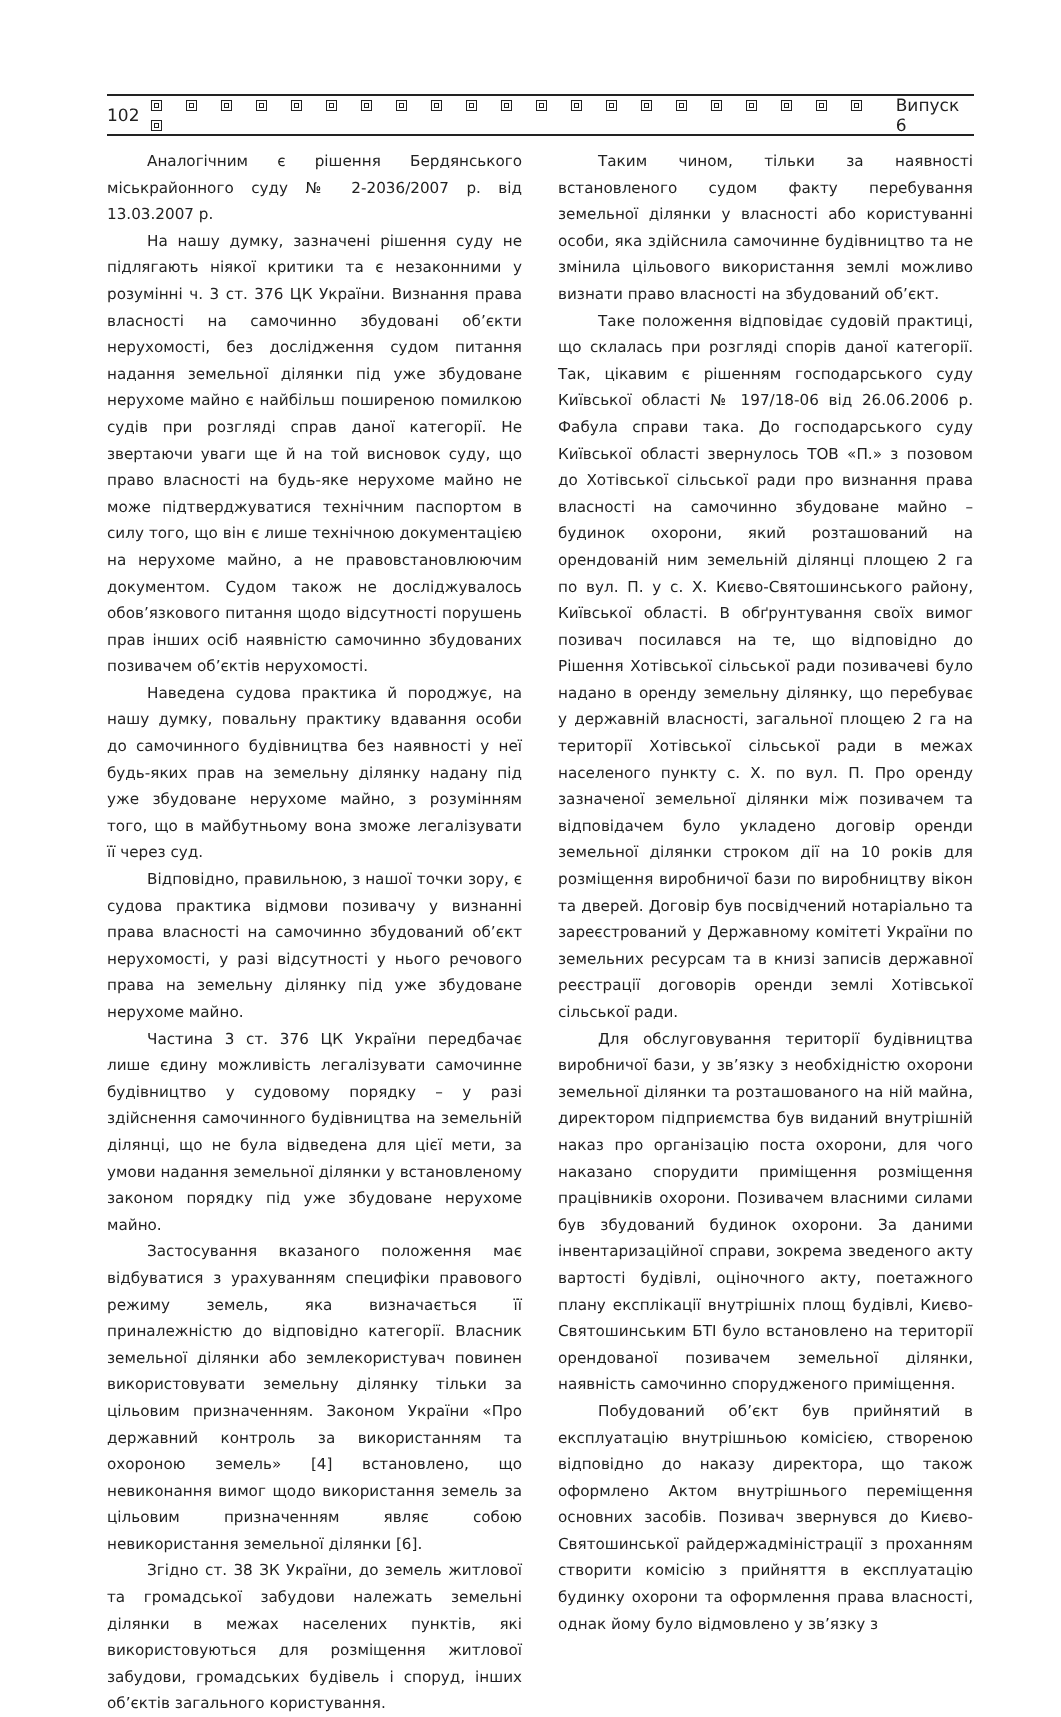102 Випуск 6
Аналогічним є рішення Бердянського міськрайонного суду № 2-2036/2007 р. від 13.03.2007 р.
На нашу думку, зазначені рішення суду не підлягають ніякої критики та є незаконними у розумінні ч. 3 ст. 376 ЦК України. Визнання права власності на самочинно збудовані об’єкти нерухомості, без дослідження судом питання надання земельної ділянки під уже збудоване нерухоме майно є найбільш поширеною помилкою судів при розгляді справ даної категорії. Не звертаючи уваги ще й на той висновок суду, що право власності на будь-яке нерухоме майно не може підтверджуватися технічним паспортом в силу того, що він є лише технічною документацією на нерухоме майно, а не правовстановлюючим документом. Судом також не досліджувалось обов’язкового питання щодо відсутності порушень прав інших осіб наявністю самочинно збудованих позивачем об’єктів нерухомості.
Наведена судова практика й породжує, на нашу думку, повальну практику вдавання особи до самочинного будівництва без наявності у неї будь-яких прав на земельну ділянку надану під уже збудоване нерухоме майно, з розумінням того, що в майбутньому вона зможе легалізувати її через суд.
Відповідно, правильною, з нашої точки зору, є судова практика відмови позивачу у визнанні права власності на самочинно збудований об’єкт нерухомості, у разі відсутності у нього речового права на земельну ділянку під уже збудоване нерухоме майно.
Частина 3 ст. 376 ЦК України передбачає лише єдину можливість легалізувати самочинне будівництво у судовому порядку – у разі здійснення самочинного будівництва на земельній ділянці, що не була відведена для цієї мети, за умови надання земельної ділянки у встановленому законом порядку під уже збудоване нерухоме майно.
Застосування вказаного положення має відбуватися з урахуванням специфіки правового режиму земель, яка визначається її приналежністю до відповідно категорії. Власник земельної ділянки або землекористувач повинен використовувати земельну ділянку тільки за цільовим призначенням. Законом України «Про державний контроль за використанням та охороною земель» [4] встановлено, що невиконання вимог щодо використання земель за цільовим призначенням являє собою невикористання земельної ділянки [6].
Згідно ст. 38 ЗК України, до земель житлової та громадської забудови належать земельні ділянки в межах населених пунктів, які використовуються для розміщення житлової забудови, громадських будівель і споруд, інших об’єктів загального користування.
Таким чином, тільки за наявності встановленого судом факту перебування земельної ділянки у власності або користуванні особи, яка здійснила самочинне будівництво та не змінила цільового використання землі можливо визнати право власності на збудований об’єкт.
Таке положення відповідає судовій практиці, що склалась при розгляді спорів даної категорії. Так, цікавим є рішенням господарського суду Київської області № 197/18-06 від 26.06.2006 р. Фабула справи така. До господарського суду Київської області звернулось ТОВ «П.» з позовом до Хотівської сільської ради про визнання права власності на самочинно збудоване майно – будинок охорони, який розташований на орендованій ним земельній ділянці площею 2 га по вул. П. у с. Х. Києво-Святошинського району, Київської області. В обґрунтування своїх вимог позивач посилався на те, що відповідно до Рішення Хотівської сільської ради позивачеві було надано в оренду земельну ділянку, що перебуває у державній власності, загальної площею 2 га на території Хотівської сільської ради в межах населеного пункту с. Х. по вул. П. Про оренду зазначеної земельної ділянки між позивачем та відповідачем було укладено договір оренди земельної ділянки строком дії на 10 років для розміщення виробничої бази по виробництву вікон та дверей. Договір був посвідчений нотаріально та зареєстрований у Державному комітеті України по земельних ресурсам та в книзі записів державної реєстрації договорів оренди землі Хотівської сільської ради.
Для обслуговування території будівництва виробничої бази, у зв’язку з необхідністю охорони земельної ділянки та розташованого на ній майна, директором підприємства був виданий внутрішній наказ про організацію поста охорони, для чого наказано спорудити приміщення розміщення працівників охорони. Позивачем власними силами був збудований будинок охорони. За даними інвентаризаційної справи, зокрема зведеного акту вартості будівлі, оціночного акту, поетажного плану експлікації внутрішніх площ будівлі, Києво-Святошинським БТІ було встановлено на території орендованої позивачем земельної ділянки, наявність самочинно спорудженого приміщення.
Побудований об’єкт був прийнятий в експлуатацію внутрішньою комісією, створеною відповідно до наказу директора, що також оформлено Актом внутрішнього переміщення основних засобів. Позивач звернувся до Києво-Святошинської райдержадміністрації з проханням створити комісію з прийняття в експлуатацію будинку охорони та оформлення права власності, однак йому було відмовлено у зв’язку з